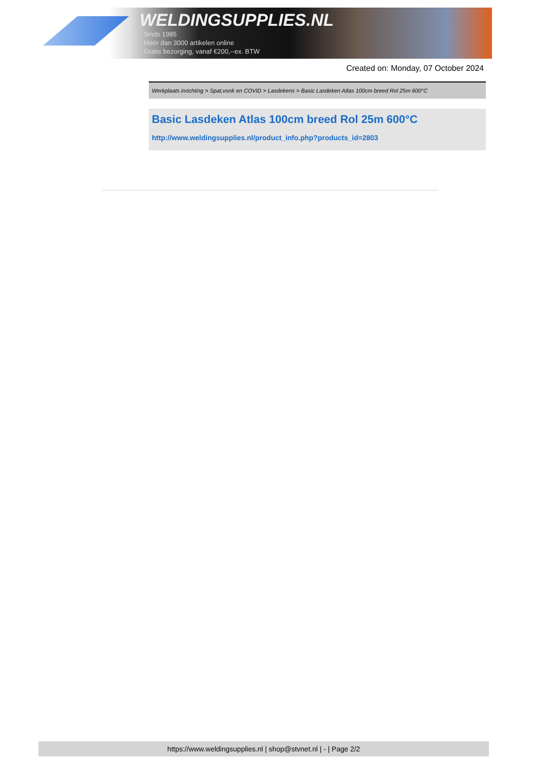WELDINGSUPPLIES.NL
- Sinds 1985
- Méér dan 3000 artikelen online
- Gratis bezorging, vanaf €200,--ex. BTW
Created on: Monday, 07 October 2024
Werkplaats inrichting > Spat,vonk en COVID > Lasdekens > Basic Lasdeken Atlas 100cm breed Rol 25m 600°C
Basic Lasdeken Atlas 100cm breed Rol 25m 600°C
http://www.weldingsupplies.nl/product_info.php?products_id=2803
https://www.weldingsupplies.nl | shop@stvnet.nl | - | Page 2/2